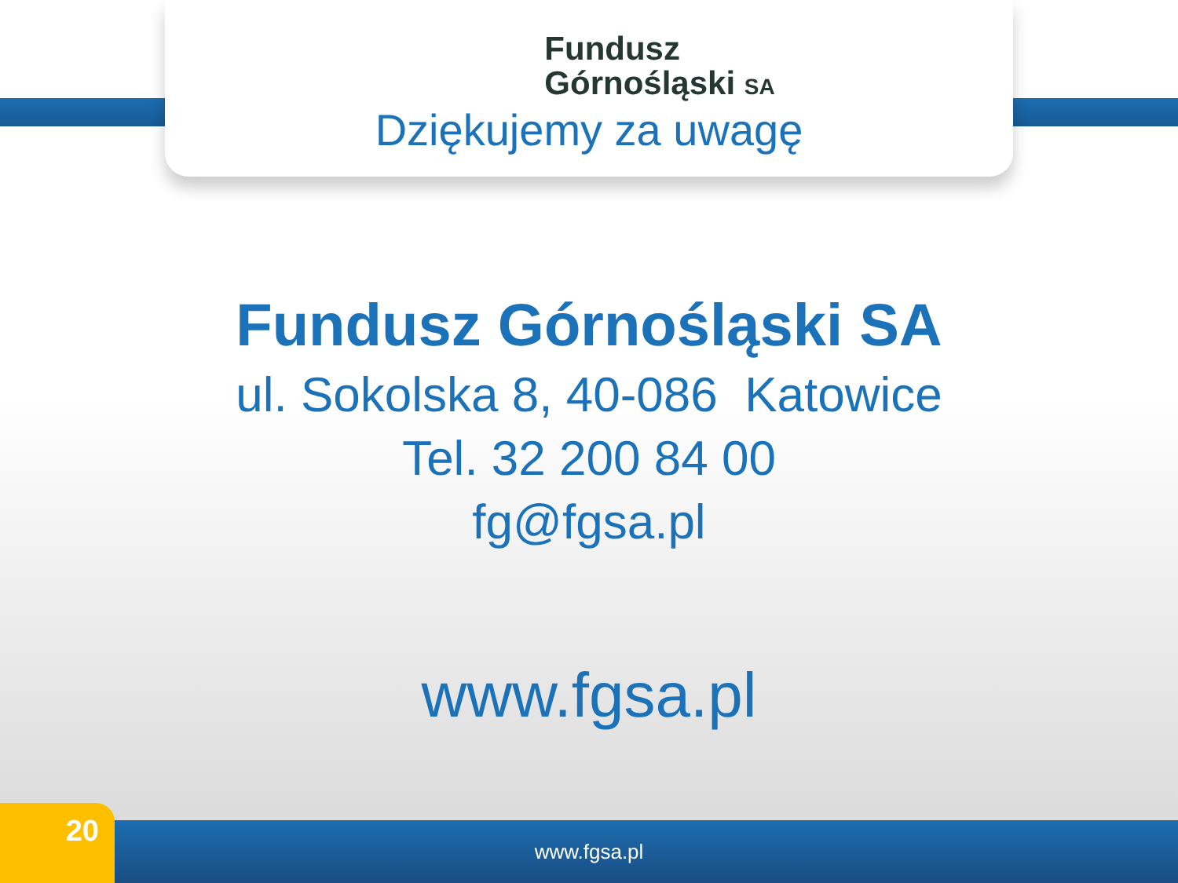Fundusz
Górnośląski SA
Dziękujemy za uwagę
Fundusz Górnośląski SA
ul. Sokolska 8, 40-086 Katowice
Tel. 32 200 84 00
fg@fgsa.pl
www.fgsa.pl
www.fgsa.pl 20